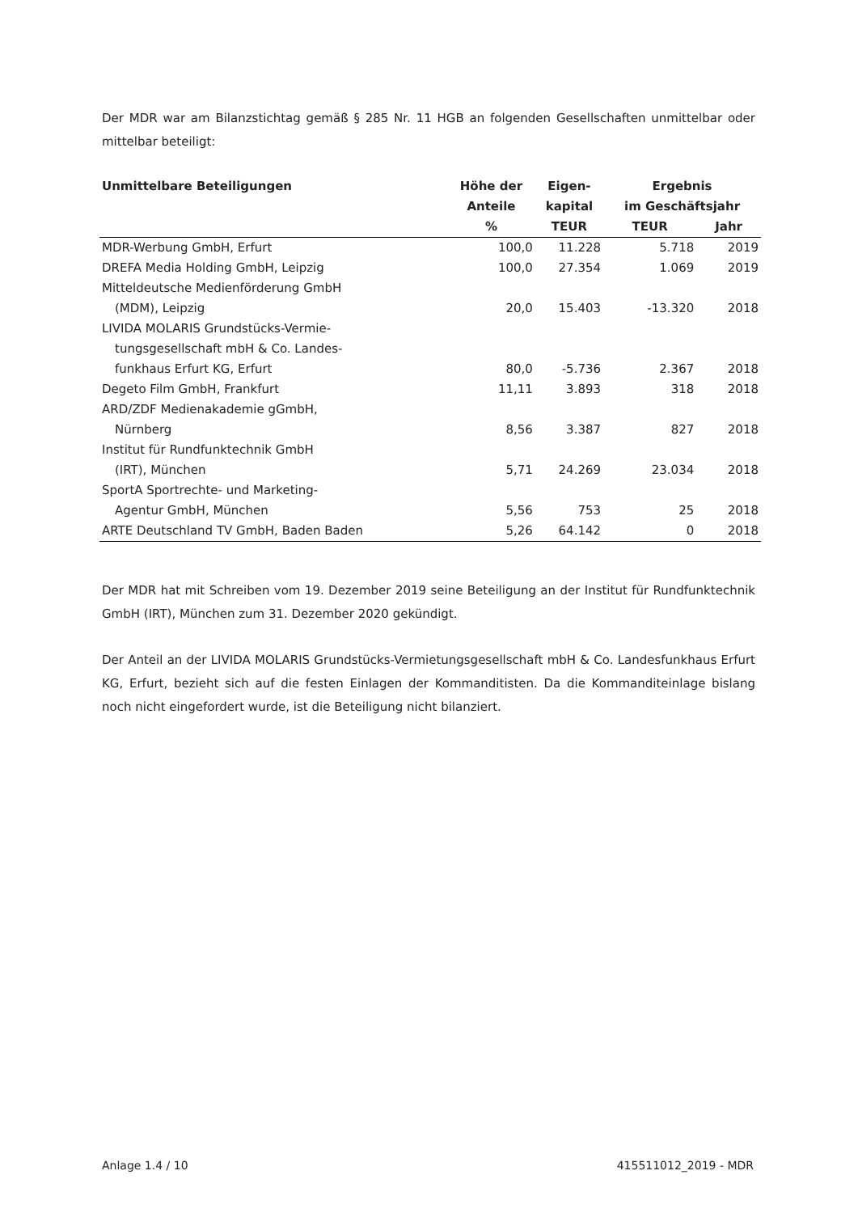Der MDR war am Bilanzstichtag gemäß § 285 Nr. 11 HGB an folgenden Gesellschaften unmittelbar oder mittelbar beteiligt:
| Unmittelbare Beteiligungen | Höhe der | Eigen- | Ergebnis | |
| --- | --- | --- | --- | --- |
| | Anteile | kapital | im Geschäftsjahr | |
| | % | TEUR | TEUR | Jahr |
| MDR-Werbung GmbH, Erfurt | 100,0 | 11.228 | 5.718 | 2019 |
| DREFA Media Holding GmbH, Leipzig | 100,0 | 27.354 | 1.069 | 2019 |
| Mitteldeutsche Medienförderung GmbH | | | | |
| (MDM), Leipzig | 20,0 | 15.403 | -13.320 | 2018 |
| LIVIDA MOLARIS Grundstücks-Vermie- | | | | |
| tungsgesellschaft mbH & Co. Landes- | | | | |
| funkhaus Erfurt KG, Erfurt | 80,0 | -5.736 | 2.367 | 2018 |
| Degeto Film GmbH, Frankfurt | 11,11 | 3.893 | 318 | 2018 |
| ARD/ZDF Medienakademie gGmbH, | | | | |
| Nürnberg | 8,56 | 3.387 | 827 | 2018 |
| Institut für Rundfunktechnik GmbH | | | | |
| (IRT), München | 5,71 | 24.269 | 23.034 | 2018 |
| SportA Sportrechte- und Marketing- | | | | |
| Agentur GmbH, München | 5,56 | 753 | 25 | 2018 |
| ARTE Deutschland TV GmbH, Baden Baden | 5,26 | 64.142 | 0 | 2018 |
Der MDR hat mit Schreiben vom 19. Dezember 2019 seine Beteiligung an der Institut für Rundfunktechnik GmbH (IRT), München zum 31. Dezember 2020 gekündigt.
Der Anteil an der LIVIDA MOLARIS Grundstücks-Vermietungsgesellschaft mbH & Co. Landesfunkhaus Erfurt KG, Erfurt, bezieht sich auf die festen Einlagen der Kommanditisten. Da die Kommanditeinlage bislang noch nicht eingefordert wurde, ist die Beteiligung nicht bilanziert.
Anlage 1.4 / 10 415511012_2019 - MDR